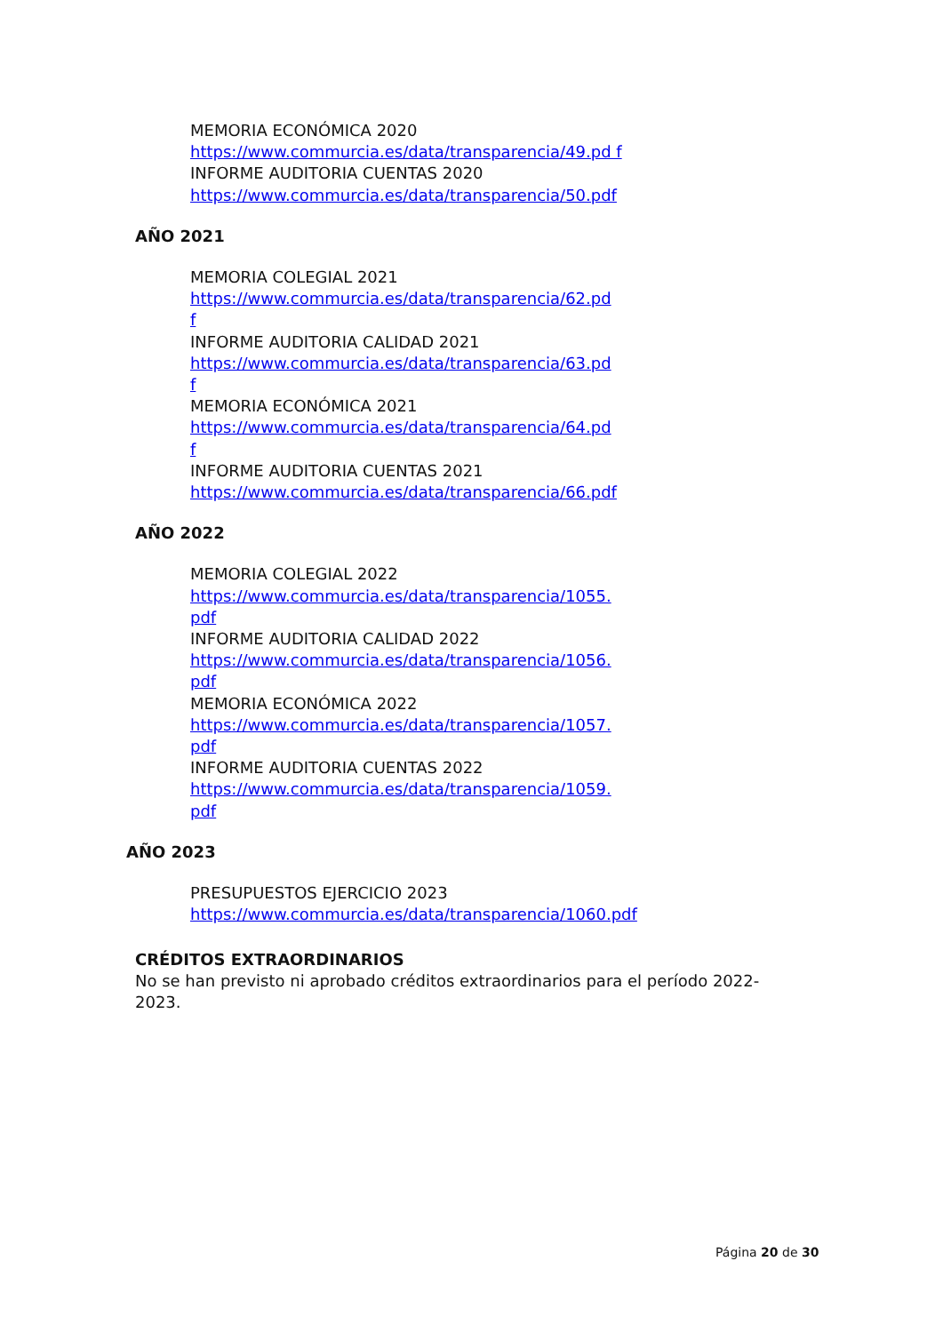MEMORIA ECONÓMICA 2020
https://www.commurcia.es/data/transparencia/49.pd f INFORME AUDITORIA CUENTAS 2020
https://www.commurcia.es/data/transparencia/50.pdf
AÑO 2021
MEMORIA COLEGIAL 2021
https://www.commurcia.es/data/transparencia/62.pd
f
INFORME AUDITORIA CALIDAD 2021
https://www.commurcia.es/data/transparencia/63.pd
f
MEMORIA ECONÓMICA 2021
https://www.commurcia.es/data/transparencia/64.pd
f
INFORME AUDITORIA CUENTAS 2021
https://www.commurcia.es/data/transparencia/66.pdf
AÑO 2022
MEMORIA COLEGIAL 2022
https://www.commurcia.es/data/transparencia/1055.
pdf
INFORME AUDITORIA CALIDAD 2022
https://www.commurcia.es/data/transparencia/1056.
pdf
MEMORIA ECONÓMICA 2022
https://www.commurcia.es/data/transparencia/1057.
pdf
INFORME AUDITORIA CUENTAS 2022
https://www.commurcia.es/data/transparencia/1059.
pdf
AÑO 2023
PRESUPUESTOS EJERCICIO 2023
https://www.commurcia.es/data/transparencia/1060.pdf
CRÉDITOS EXTRAORDINARIOS
No se han previsto ni aprobado créditos extraordinarios para el período 2022-2023.
Página 20 de 30